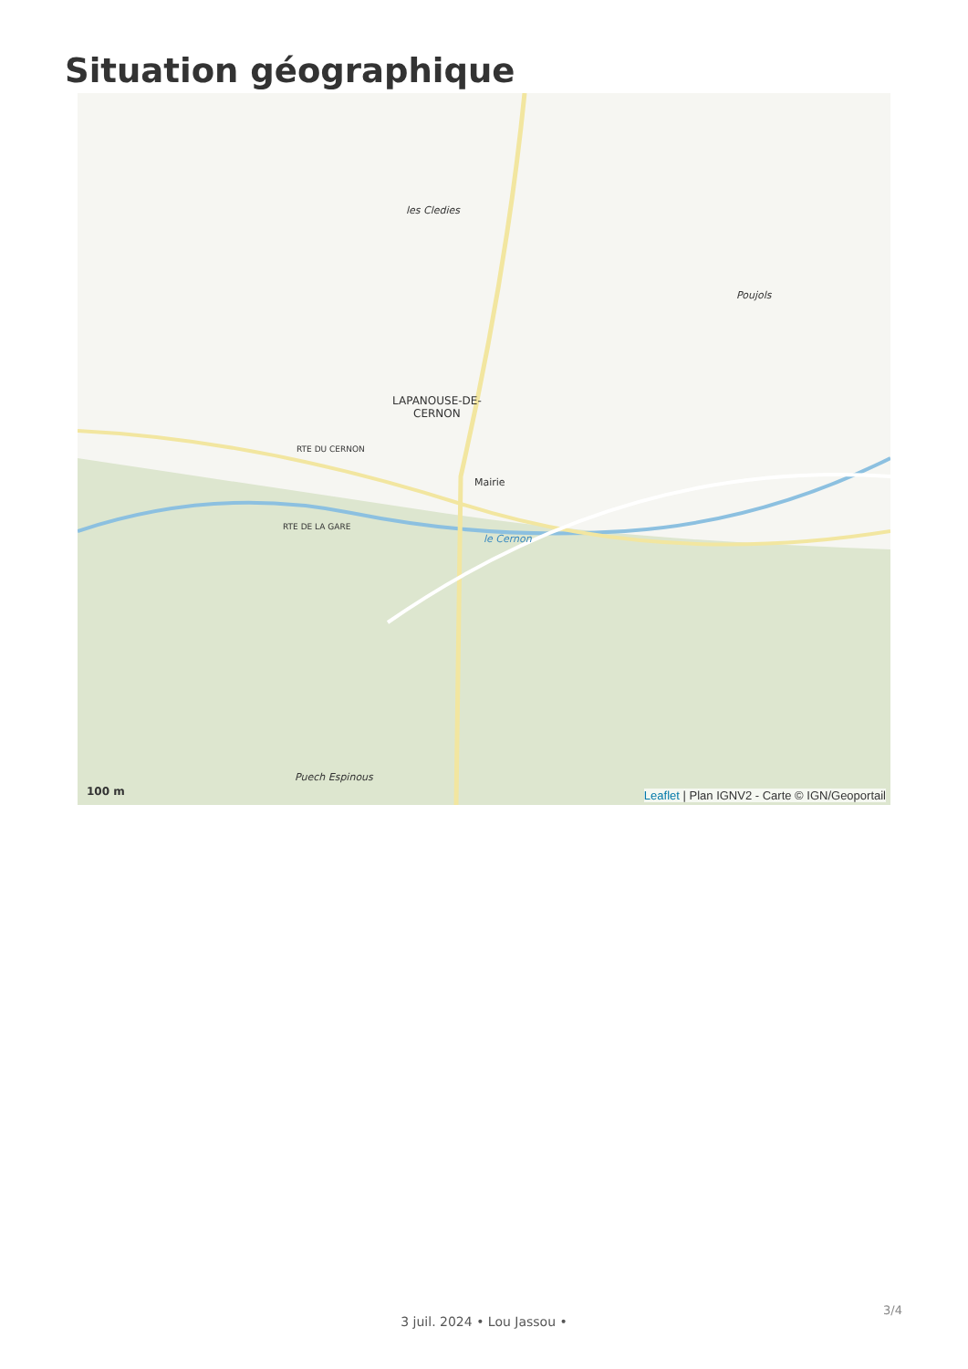Situation géographique
les Cledies
Poujols
LAPANOUSE-DE-
CERNON
Mairie
RTE DU CERNON
RTE DE LA GARE
le Cernon
Puech Espinous
100 m
Leaflet | Plan IGNV2 - Carte © IGN/Geoportail
3/4
3 juil. 2024 • Lou Jassou •